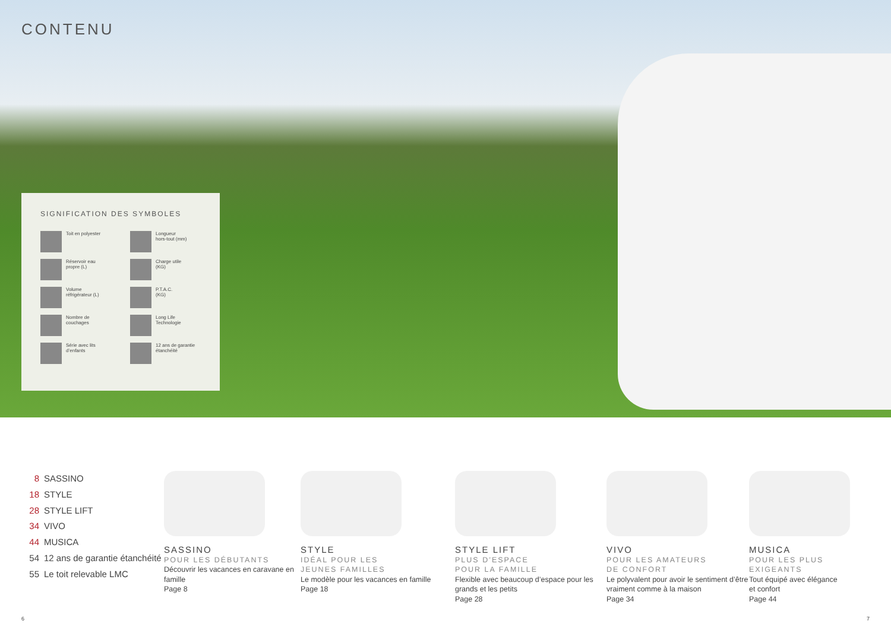CONTENU
SIGNIFICATION DES SYMBOLES
Toit en polyester
Longueur
hors-tout (mm)
Réservoir eau
propre (L)
Charge utile
(KG)
Volume
réfrigérateur (L)
P.T.A.C.
(KG)
Nombre de
couchages
Long Life
Technologie
Série avec lits
d’enfants
12 ans de garantie
étanchéité
8 SASSINO
18 STYLE
28 STYLE LIFT
34 VIVO
44 MUSICA
54 12 ans de garantie étanchéité
55 Le toit relevable LMC
SASSINO
POUR LES DÉBUTANTS
Découvrir les vacances en caravane en famille
Page 8
STYLE
IDÉAL POUR LES
JEUNES FAMILLES
Le modèle pour les vacances en famille
Page 18
STYLE LIFT
PLUS D’ESPACE
POUR LA FAMILLE
Flexible avec beaucoup d’espace pour les grands et les petits
Page 28
VIVO
POUR LES AMATEURS
DE CONFORT
Le polyvalent pour avoir le sentiment d’être vraiment comme à la maison
Page 34
MUSICA
POUR LES PLUS
EXIGEANTS
Tout équipé avec élégance et confort
Page 44
6 7